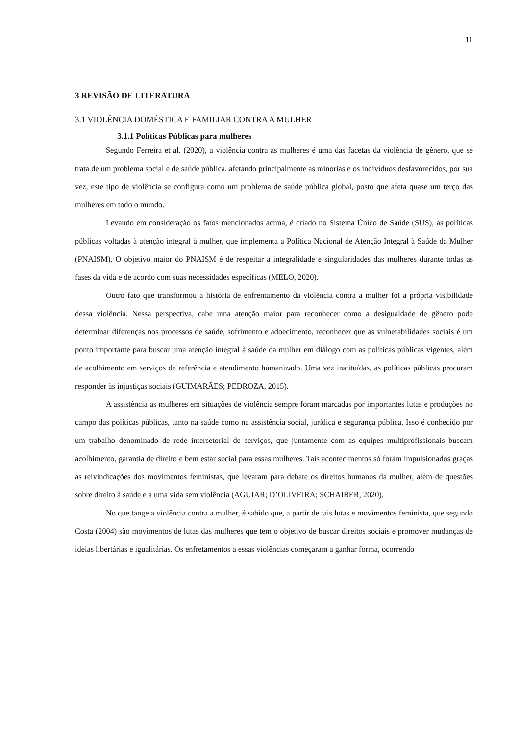11
3 REVISÃO DE LITERATURA
3.1 VIOLÊNCIA DOMÉSTICA E FAMILIAR CONTRA A MULHER
3.1.1 Políticas Públicas para mulheres
Segundo Ferreira et al. (2020), a violência contra as mulheres é uma das facetas da violência de gênero, que se trata de um problema social e de saúde pública, afetando principalmente as minorias e os indivíduos desfavorecidos, por sua vez, este tipo de violência se configura como um problema de saúde pública global, posto que afeta quase um terço das mulheres em todo o mundo.
Levando em consideração os fatos mencionados acima, é criado no Sistema Único de Saúde (SUS), as políticas públicas voltadas à atenção integral à mulher, que implementa a Política Nacional de Atenção Integral à Saúde da Mulher (PNAISM). O objetivo maior do PNAISM é de respeitar a integralidade e singularidades das mulheres durante todas as fases da vida e de acordo com suas necessidades específicas (MELO, 2020).
Outro fato que transformou a história de enfrentamento da violência contra a mulher foi a própria visibilidade dessa violência. Nessa perspectiva, cabe uma atenção maior para reconhecer como a desigualdade de gênero pode determinar diferenças nos processos de saúde, sofrimento e adoecimento, reconhecer que as vulnerabilidades sociais é um ponto importante para buscar uma atenção integral à saúde da mulher em diálogo com as políticas públicas vigentes, além de acolhimento em serviços de referência e atendimento humanizado. Uma vez instituídas, as políticas públicas procuram responder às injustiças sociais (GUIMARÃES; PEDROZA, 2015).
A assistência as mulheres em situações de violência sempre foram marcadas por importantes lutas e produções no campo das políticas públicas, tanto na saúde como na assistência social, jurídica e segurança pública. Isso é conhecido por um trabalho denominado de rede intersetorial de serviços, que juntamente com as equipes multiprofissionais buscam acolhimento, garantia de direito e bem estar social para essas mulheres. Tais acontecimentos só foram impulsionados graças as reivindicações dos movimentos feministas, que levaram para debate os direitos humanos da mulher, além de questões sobre direito à saúde e a uma vida sem violência (AGUIAR; D’OLIVEIRA; SCHAIBER, 2020).
No que tange a violência contra a mulher, é sabido que, a partir de tais lutas e movimentos feminista, que segundo Costa (2004) são movimentos de lutas das mulheres que tem o objetivo de buscar direitos sociais e promover mudanças de ideias libertárias e igualitárias. Os enfretamentos a essas violências começaram a ganhar forma, ocorrendo